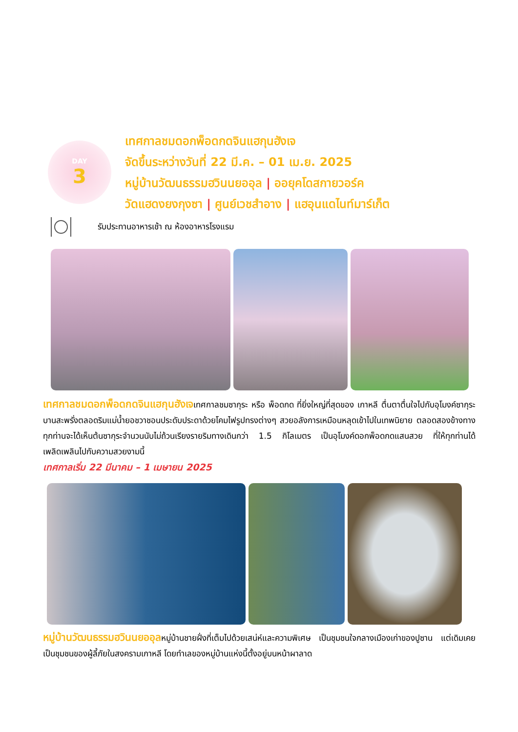DAY
3
เทศกาลชมดอกพ็อดกดจินแฮกุนฮังเจ
จัดขึ้นระหว่างวันที่ 22 มี.ค. – 01 เม.ย. 2025
หมู่บ้านวัฒนธรรมฮวินนยออุล | ออยุคโดสกายวอร์ค
วัดแฮดงยงกุงซา | ศูนย์เวชสำอาง | แฮอุนแดไนท์มาร์เก็ต
รับประทานอาหารเช้า ณ ห้องอาหารโรงแรม
เทศกาลชมดอกพ็อดกดจินแฮกุนฮังเจเทศกาลชมซากุระ หรือ พ็อดกด ที่ยิ่งใหญ่ที่สุดของ เกาหลี ตื่นตาตื่นใจไปกับอุโมงค์ซากุระบานสะพรั่งตลอดริมแม่น้ำยอชวาชอนประดับประดาด้วยโคมไฟรูปทรงต่างๆ สวยอลังการเหมือนหลุดเข้าไปในเทพนิยาย ตลอดสองข้างทางทุกท่านจะได้เห็นต้นซากุระจำนวนนับไม่ถ้วนเรียงรายริมทางเดินกว่า 1.5 กิโลเมตร เป็นอุโมงค์ดอกพ็อดกดแสนสวย ที่ให้ทุกท่านได้เพลิดเพลินไปกับความสวยงามนี้
เทศกาลเริ่ม 22 มีนาคม – 1 เมษายน 2025
หมู่บ้านวัฒนธรรมฮวินนยออุลหมู่บ้านชายฝั่งที่เต็มไปด้วยเสน่ห์และความพิเศษ เป็นชุมชนใจกลางเมืองเก่าของปูซาน แต่เดิมเคยเป็นชุมชนของผู้ลี้ภัยในสงครามเกาหลี โดยทำเลของหมู่บ้านแห่งนี้ตั้งอยู่บนหน้าผาลาด